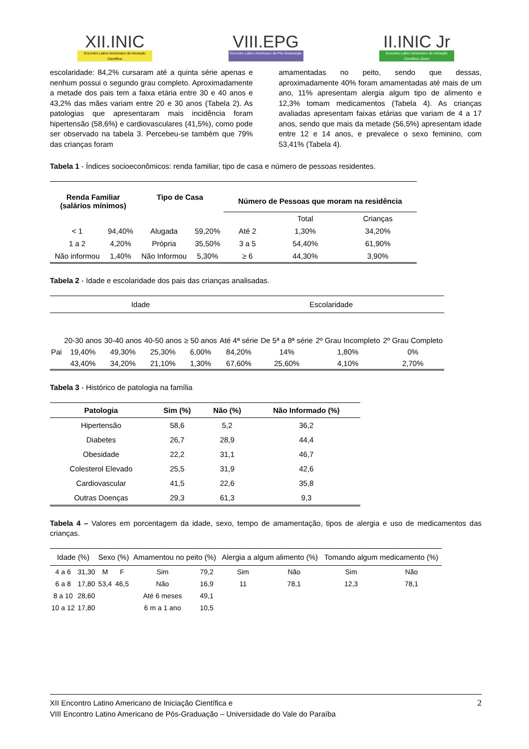XII.INIC
Encontro Latino Americano de Iniciação Científica
VIII.EPG
Encontro Latino Americano de Pós Graduação
II.INIC Jr
Encontro Latino Americano de Iniciação Científica Júnior
escolaridade: 84,2% cursaram até a quinta série apenas e nenhum possui o segundo grau completo. Aproximadamente a metade dos pais tem a faixa etária entre 30 e 40 anos e 43,2% das mães variam entre 20 e 30 anos (Tabela 2). As patologias que apresentaram mais incidência foram hipertensão (58,6%) e cardiovasculares (41,5%), como pode ser observado na tabela 3. Percebeu-se também que 79% das crianças foram
amamentadas no peito, sendo que dessas, aproximadamente 40% foram amamentadas até mais de um ano, 11% apresentam alergia algum tipo de alimento e 12,3% tomam medicamentos (Tabela 4). As crianças avaliadas apresentam faixas etárias que variam de 4 a 17 anos, sendo que mais da metade (56,5%) apresentam idade entre 12 e 14 anos, e prevalece o sexo feminino, com 53,41% (Tabela 4).
Tabela 1 - Índices socioeconômicos: renda familiar, tipo de casa e número de pessoas residentes.
| Renda Familiar (salários mínimos) | | Tipo de Casa | | Número de Pessoas que moram na residência | | |
| --- | --- | --- | --- | --- | --- | --- |
| | | | | | Total | Crianças |
| < 1 | 94,40% | Alugada | 59,20% | Até 2 | 1,30% | 34,20% |
| 1 a 2 | 4,20% | Própria | 35,50% | 3 a 5 | 54,40% | 61,90% |
| Não informou | 1,40% | Não Informou | 5,30% | ≥ 6 | 44,30% | 3,90% |
Tabela 2 - Idade e escolaridade dos pais das crianças analisadas.
| | Idade | | | | Escolaridade | | | |
| | 20-30 anos | 30-40 anos | 40-50 anos | ≥ 50 anos | Até 4ª série | De 5ª a 8ª série | 2º Grau Incompleto | 2º Grau Completo |
| Pai | 19,40% | 49,30% | 25,30% | 6,00% | 84,20% | 14% | 1,80% | 0% |
| | 43,40% | 34,20% | 21,10% | 1,30% | 67,60% | 25,60% | 4,10% | 2,70% |
Tabela 3 - Histórico de patologia na família
| Patologia | Sim (%) | Não (%) | Não Informado (%) |
| --- | --- | --- | --- |
| Hipertensão | 58,6 | 5,2 | 36,2 |
| Diabetes | 26,7 | 28,9 | 44,4 |
| Obesidade | 22,2 | 31,1 | 46,7 |
| Colesterol Elevado | 25,5 | 31,9 | 42,6 |
| Cardiovascular | 41,5 | 22,6 | 35,8 |
| Outras Doenças | 29,3 | 61,3 | 9,3 |
Tabela 4 – Valores em porcentagem da idade, sexo, tempo de amamentação, tipos de alergia e uso de medicamentos das crianças.
| Idade (%) | | Sexo (%) | | Amamentou no peito (%) | | Alergia a algum alimento (%) | | Tomando algum medicamento (%) | |
| 4 a 6 | 31,30 | M | F | Sim | 79,2 | Sim | Não | Sim | Não |
| 6 a 8 | 17,80 | 53,4 | 46,5 | Não | 16,9 | 11 | 78,1 | 12,3 | 78,1 |
| 8 a 10 | 28,60 | | | Até 6 meses | 49,1 | | | | |
| 10 a 12 | 17,80 | | | 6 m a 1 ano | 10,5 | | | | |
XII Encontro Latino Americano de Iniciação Científica e
VIII Encontro Latino Americano de Pós-Graduação – Universidade do Vale do Paraíba
2